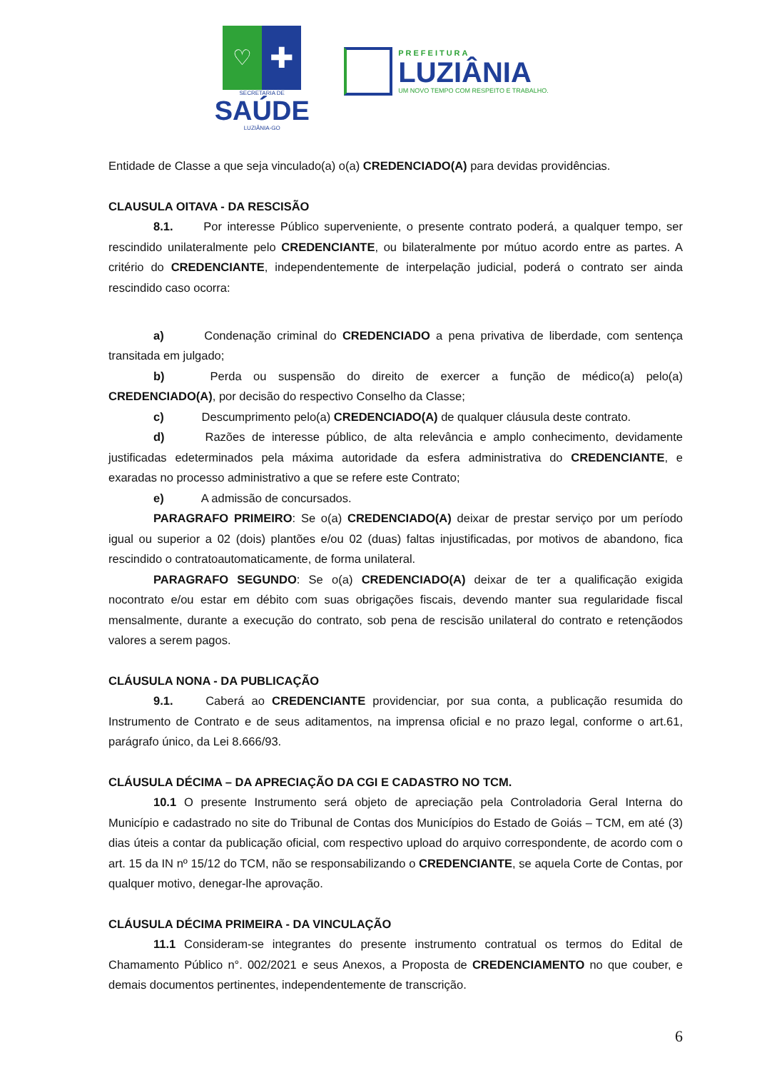♡
✚
SECRETARIA DE
SAÚDE
LUZIÂNIA-GO
PREFEITURA
LUZIÂNIA
UM NOVO TEMPO COM RESPEITO E TRABALHO.
Entidade de Classe a que seja vinculado(a) o(a) CREDENCIADO(A) para devidas providências.
CLAUSULA OITAVA - DA RESCISÃO
8.1. Por interesse Público superveniente, o presente contrato poderá, a qualquer tempo, ser rescindido unilateralmente pelo CREDENCIANTE, ou bilateralmente por mútuo acordo entre as partes. A critério do CREDENCIANTE, independentemente de interpelação judicial, poderá o contrato ser ainda rescindido caso ocorra:
a) Condenação criminal do CREDENCIADO a pena privativa de liberdade, com sentença transitada em julgado;
b) Perda ou suspensão do direito de exercer a função de médico(a) pelo(a) CREDENCIADO(A), por decisão do respectivo Conselho da Classe;
c) Descumprimento pelo(a) CREDENCIADO(A) de qualquer cláusula deste contrato.
d) Razões de interesse público, de alta relevância e amplo conhecimento, devidamente justificadas edeterminados pela máxima autoridade da esfera administrativa do CREDENCIANTE, e exaradas no processo administrativo a que se refere este Contrato;
e) A admissão de concursados.
PARAGRAFO PRIMEIRO: Se o(a) CREDENCIADO(A) deixar de prestar serviço por um período igual ou superior a 02 (dois) plantões e/ou 02 (duas) faltas injustificadas, por motivos de abandono, fica rescindido o contratoautomaticamente, de forma unilateral.
PARAGRAFO SEGUNDO: Se o(a) CREDENCIADO(A) deixar de ter a qualificação exigida nocontrato e/ou estar em débito com suas obrigações fiscais, devendo manter sua regularidade fiscal mensalmente, durante a execução do contrato, sob pena de rescisão unilateral do contrato e retençãodos valores a serem pagos.
CLÁUSULA NONA - DA PUBLICAÇÃO
9.1. Caberá ao CREDENCIANTE providenciar, por sua conta, a publicação resumida do Instrumento de Contrato e de seus aditamentos, na imprensa oficial e no prazo legal, conforme o art.61, parágrafo único, da Lei 8.666/93.
CLÁUSULA DÉCIMA – DA APRECIAÇÃO DA CGI E CADASTRO NO TCM.
10.1 O presente Instrumento será objeto de apreciação pela Controladoria Geral Interna do Município e cadastrado no site do Tribunal de Contas dos Municípios do Estado de Goiás – TCM, em até (3) dias úteis a contar da publicação oficial, com respectivo upload do arquivo correspondente, de acordo com o art. 15 da IN nº 15/12 do TCM, não se responsabilizando o CREDENCIANTE, se aquela Corte de Contas, por qualquer motivo, denegar-lhe aprovação.
CLÁUSULA DÉCIMA PRIMEIRA - DA VINCULAÇÃO
11.1 Consideram-se integrantes do presente instrumento contratual os termos do Edital de Chamamento Público n°. 002/2021 e seus Anexos, a Proposta de CREDENCIAMENTO no que couber, e demais documentos pertinentes, independentemente de transcrição.
6